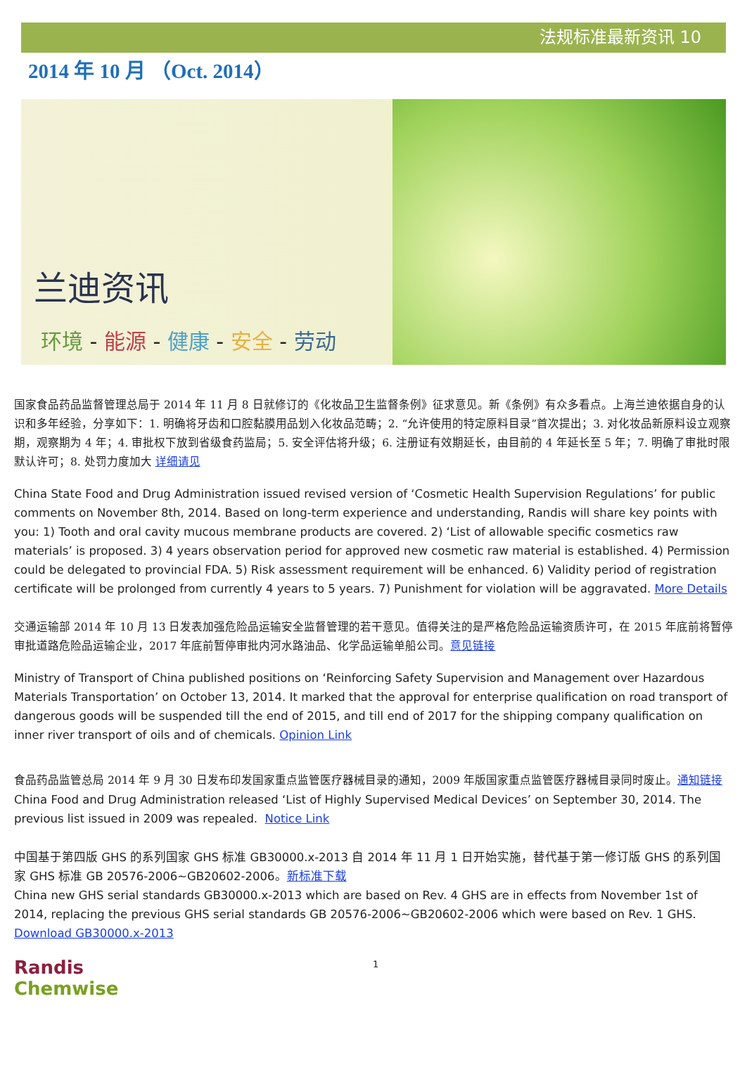法规标准最新资讯 10
2014 年 10 月 （Oct. 2014）
兰迪资讯
环境 - 能源 - 健康 - 安全 - 劳动
国家食品药品监督管理总局于 2014 年 11 月 8 日就修订的《化妆品卫生监督条例》征求意见。新《条例》有众多看点。上海兰迪依据自身的认识和多年经验，分享如下：1. 明确将牙齿和口腔黏膜用品划入化妆品范畴；2. “允许使用的特定原料目录”首次提出；3. 对化妆品新原料设立观察期，观察期为 4 年；4. 审批权下放到省级食药监局；5. 安全评估将升级；6. 注册证有效期延长，由目前的 4 年延长至 5 年；7. 明确了审批时限默认许可；8. 处罚力度加大 详细请见
China State Food and Drug Administration issued revised version of ‘Cosmetic Health Supervision Regulations’ for public comments on November 8th, 2014. Based on long-term experience and understanding, Randis will share key points with you: 1) Tooth and oral cavity mucous membrane products are covered. 2) ‘List of allowable specific cosmetics raw materials’ is proposed. 3) 4 years observation period for approved new cosmetic raw material is established. 4) Permission could be delegated to provincial FDA. 5) Risk assessment requirement will be enhanced. 6) Validity period of registration certificate will be prolonged from currently 4 years to 5 years. 7) Punishment for violation will be aggravated. More Details
交通运输部 2014 年 10 月 13 日发表加强危险品运输安全监督管理的若干意见。值得关注的是严格危险品运输资质许可，在 2015 年底前将暂停审批道路危险品运输企业，2017 年底前暂停审批内河水路油品、化学品运输单船公司。意见链接
Ministry of Transport of China published positions on ‘Reinforcing Safety Supervision and Management over Hazardous Materials Transportation’ on October 13, 2014. It marked that the approval for enterprise qualification on road transport of dangerous goods will be suspended till the end of 2015, and till end of 2017 for the shipping company qualification on inner river transport of oils and of chemicals. Opinion Link
食品药品监管总局 2014 年 9 月 30 日发布印发国家重点监管医疗器械目录的通知，2009 年版国家重点监管医疗器械目录同时废止。通知链接
China Food and Drug Administration released ‘List of Highly Supervised Medical Devices’ on September 30, 2014. The previous list issued in 2009 was repealed. Notice Link
中国基于第四版 GHS 的系列国家 GHS 标准 GB30000.x-2013 自 2014 年 11 月 1 日开始实施，替代基于第一修订版 GHS 的系列国家 GHS 标准 GB 20576-2006~GB20602-2006。新标准下载
China new GHS serial standards GB30000.x-2013 which are based on Rev. 4 GHS are in effects from November 1st of 2014, replacing the previous GHS serial standards GB 20576-2006~GB20602-2006 which were based on Rev. 1 GHS.
Download GB30000.x-2013
Randis Chemwise
1